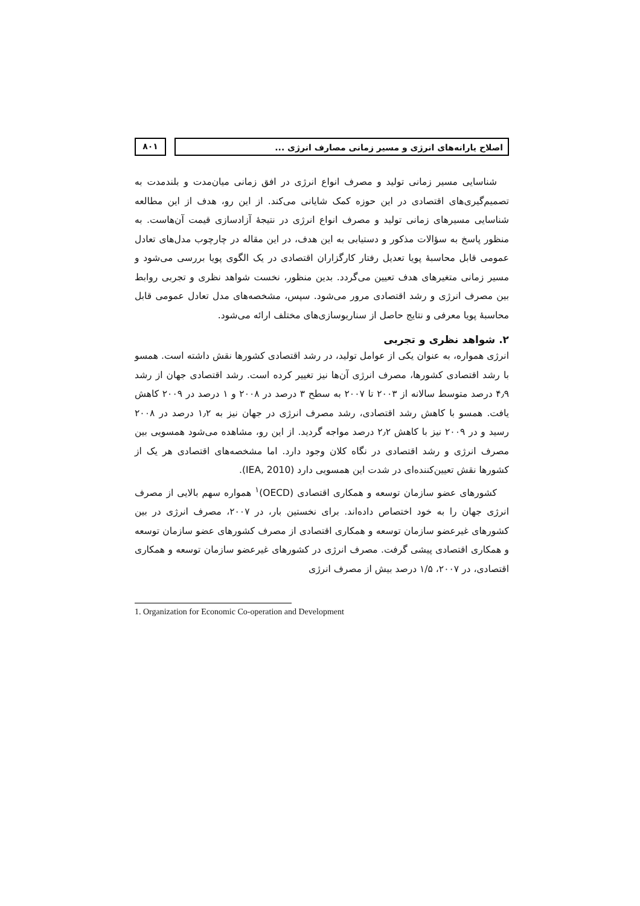اصلاح یارانه‌های انرژی و مسیر زمانی مصارف انرژی ...
۸۰۱
شناسایی مسیر زمانی تولید و مصرف انواع انرژی در افق زمانی میان‌مدت و بلندمدت به تصمیم‌گیری‌های اقتصادی در این حوزه کمک شایانی می‌کند. از این رو، هدف از این مطالعه شناسایی مسیرهای زمانی تولید و مصرف انواع انرژی در نتیجهٔ آزادسازی قیمت آن‌هاست. به منظور پاسخ به سؤالات مذکور و دستیابی به این هدف، در این مقاله در چارچوب مدل‌های تعادل عمومی قابل محاسبهٔ پویا تعدیل رفتار کارگزاران اقتصادی در یک الگوی پویا بررسی می‌شود و مسیر زمانی متغیرهای هدف تعیین می‌گردد. بدین منظور، نخست شواهد نظری و تجربی روابط بین مصرف انرژی و رشد اقتصادی مرور می‌شود. سپس، مشخصه‌های مدل تعادل عمومی قابل محاسبهٔ پویا معرفی و نتایج حاصل از سناریوسازی‌های مختلف ارائه می‌شود.
۲. شواهد نظری و تجربی
انرژی همواره، به عنوان یکی از عوامل تولید، در رشد اقتصادی کشورها نقش داشته است. همسو با رشد اقتصادی کشورها، مصرف انرژی آن‌ها نیز تغییر کرده است. رشد اقتصادی جهان از رشد ۴٫۹ درصد متوسط سالانه از ۲۰۰۳ تا ۲۰۰۷ به سطح ۳ درصد در ۲۰۰۸ و ۱ درصد در ۲۰۰۹ کاهش یافت. همسو با کاهش رشد اقتصادی، رشد مصرف انرژی در جهان نیز به ۱٫۲ درصد در ۲۰۰۸ رسید و در ۲۰۰۹ نیز با کاهش ۲٫۲ درصد مواجه گردید. از این رو، مشاهده می‌شود همسویی بین مصرف انرژی و رشد اقتصادی در نگاه کلان وجود دارد. اما مشخصه‌های اقتصادی هر یک از کشورها نقش تعیین‌کننده‌ای در شدت این همسویی دارد (IEA, 2010).
کشورهای عضو سازمان توسعه و همکاری اقتصادی (OECD)<sup>۱</sup> همواره سهم بالایی از مصرف انرژی جهان را به خود اختصاص داده‌اند. برای نخستین بار، در ۲۰۰۷، مصرف انرژی در بین کشورهای غیرعضو سازمان توسعه و همکاری اقتصادی از مصرف کشورهای عضو سازمان توسعه و همکاری اقتصادی پیشی گرفت. مصرف انرژی در کشورهای غیرعضو سازمان توسعه و همکاری اقتصادی، در ۲۰۰۷، ۱/۵ درصد بیش از مصرف انرژی
1. Organization for Economic Co-operation and Development